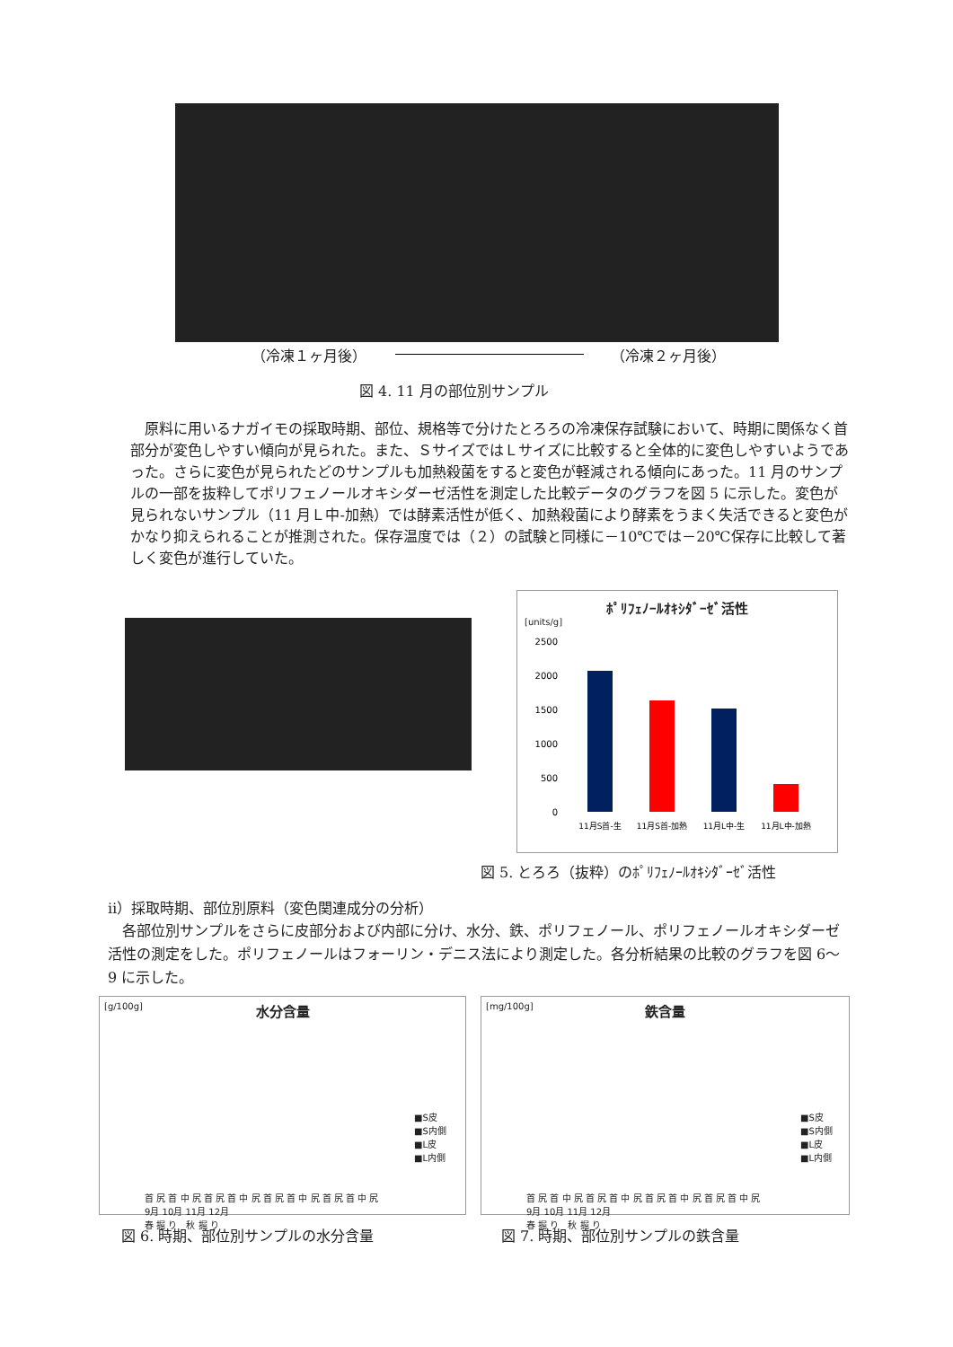（冷凍１ヶ月後） （冷凍２ヶ月後）
図 4. 11 月の部位別サンプル
　原料に用いるナガイモの採取時期、部位、規格等で分けたとろろの冷凍保存試験において、時期に関係なく首部分が変色しやすい傾向が見られた。また、ＳサイズではＬサイズに比較すると全体的に変色しやすいようであった。さらに変色が見られたどのサンプルも加熱殺菌をすると変色が軽減される傾向にあった。11 月のサンプルの一部を抜粋してポリフェノールオキシダーゼ活性を測定した比較データのグラフを図 5 に示した。変色が見られないサンプル（11 月Ｌ中-加熱）では酵素活性が低く、加熱殺菌により酵素をうまく失活できると変色がかなり抑えられることが推測された。保存温度では（２）の試験と同様に－10℃では－20℃保存に比較して著しく変色が進行していた。
ﾎﾟﾘﾌｪﾉｰﾙｵｷｼﾀﾞｰｾﾞ活性
[units/g]
2500
2000
1500
1000
500
0
11月S首-生
11月S首-加熱
11月L中-生
11月L中-加熱
図 5. とろろ（抜粋）のﾎﾟﾘﾌｪﾉｰﾙｵｷｼﾀﾞｰｾﾞ活性
ⅱ）採取時期、部位別原料（変色関連成分の分析）
　各部位別サンプルをさらに皮部分および内部に分け、水分、鉄、ポリフェノール、ポリフェノールオキシダーゼ活性の測定をした。ポリフェノールはフォーリン・デニス法により測定した。各分析結果の比較のグラフを図 6～9 に示した。
[g/100g]
水分含量
■S皮
■S内側
■L皮
■L内側
首 尻 首 中 尻 首 尻 首 中 尻 首 尻 首 中 尻 首 尻 首 中 尻
9月 10月 11月 12月
春 掘 り　秋 掘 り
[mg/100g]
鉄含量
■S皮
■S内側
■L皮
■L内側
首 尻 首 中 尻 首 尻 首 中 尻 首 尻 首 中 尻 首 尻 首 中 尻
9月 10月 11月 12月
春 掘 り　秋 掘 り
図 6. 時期、部位別サンプルの水分含量
図 7. 時期、部位別サンプルの鉄含量